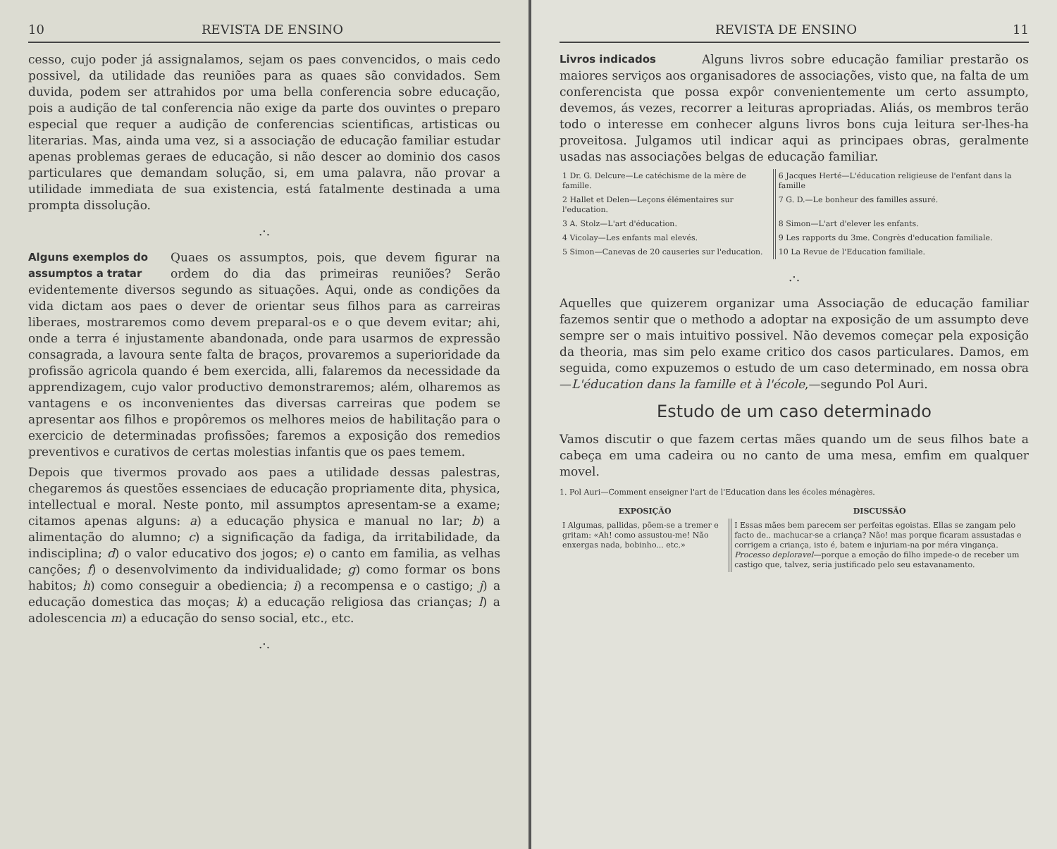10 REVISTA DE ENSINO
cesso, cujo poder já assignalamos, sejam os paes convencidos, o mais cedo possivel, da utilidade das reuniões para as quaes são convidados. Sem duvida, podem ser attrahidos por uma bella conferencia sobre educação, pois a audição de tal conferencia não exige da parte dos ouvintes o preparo especial que requer a audição de conferencias scientificas, artisticas ou literarias. Mas, ainda uma vez, si a associação de educação familiar estudar apenas problemas geraes de educação, si não descer ao dominio dos casos particulares que demandam solução, si, em uma palavra, não provar a utilidade immediata de sua existencia, está fatalmente destinada a uma prompta dissolução.
.·.
Alguns exemplos do assumptos a tratar
Quaes os assumptos, pois, que devem figurar na ordem do dia das primeiras reuniões? Serão evidentemente diversos segundo as situações. Aqui, onde as condições da vida dictam aos paes o dever de orientar seus filhos para as carreiras liberaes, mostraremos como devem preparal-os e o que devem evitar; ahi, onde a terra é injustamente abandonada, onde para usarmos de expressão consagrada, a lavoura sente falta de braços, provaremos a superioridade da profissão agricola quando é bem exercida, alli, falaremos da necessidade da apprendizagem, cujo valor productivo demonstraremos; além, olharemos as vantagens e os inconvenientes das diversas carreiras que podem se apresentar aos filhos e propôremos os melhores meios de habilitação para o exercicio de determinadas profissões; faremos a exposição dos remedios preventivos e curativos de certas molestias infantis que os paes temem.
Depois que tivermos provado aos paes a utilidade dessas palestras, chegaremos ás questões essenciaes de educação propriamente dita, physica, intellectual e moral. Neste ponto, mil assumptos apresentam-se a exame; citamos apenas alguns: a) a educação physica e manual no lar; b) a alimentação do alumno; c) a significação da fadiga, da irritabilidade, da indisciplina; d) o valor educativo dos jogos; e) o canto em familia, as velhas canções; f) o desenvolvimento da individualidade; g) como formar os bons habitos; h) como conseguir a obediencia; i) a recompensa e o castigo; j) a educação domestica das moças; k) a educação religiosa das crianças; l) a adolescencia m) a educação do senso social, etc., etc.
.·.
REVISTA DE ENSINO 11
Livros indicados
Alguns livros sobre educação familiar prestarão os maiores serviços aos organisadores de associações, visto que, na falta de um conferencista que possa expôr convenientemente um certo assumpto, devemos, ás vezes, recorrer a leituras apropriadas. Aliás, os membros terão todo o interesse em conhecer alguns livros bons cuja leitura ser-lhes-ha proveitosa. Julgamos util indicar aqui as principaes obras, geralmente usadas nas associações belgas de educação familiar.
| 1 Dr. G. Delcure—Le catéchisme de la mère de famille. | 6 Jacques Herté—L'éducation religieuse de l'enfant dans la famille |
| 2 Hallet et Delen—Leçons élémentaires sur l'education. | 7 G. D.—Le bonheur des familles assuré. |
| 3 A. Stolz—L'art d'éducation. | 8 Simon—L'art d'elever les enfants. |
| 4 Vicolay—Les enfants mal elevés. | 9 Les rapports du 3me. Congrès d'education familiale. |
| 5 Simon—Canevas de 20 causeries sur l'education. | 10 La Revue de l'Education familiale. |
.·.
Aquelles que quizerem organizar uma Associação de educação familiar fazemos sentir que o methodo a adoptar na exposição de um assumpto deve sempre ser o mais intuitivo possivel. Não devemos começar pela exposição da theoria, mas sim pelo exame critico dos casos particulares. Damos, em seguida, como expuzemos o estudo de um caso determinado, em nossa obra—L'éducation dans la famille et à l'école,—segundo Pol Auri.
Estudo de um caso determinado
Vamos discutir o que fazem certas mães quando um de seus filhos bate a cabeça em uma cadeira ou no canto de uma mesa, emfim em qualquer movel.
1. Pol Auri—Comment enseigner l'art de l'Education dans les écoles ménagères.
| EXPOSIÇÃO | DISCUSSÃO |
| --- | --- |
| I Algumas, pallidas, põem-se a tremer e gritam: «Ah! como assustou-me! Não enxergas nada, bobinho... etc.» | I Essas mães bem parecem ser perfeitas egoistas. Ellas se zangam pelo facto de.. machucar-se a criança? Não! mas porque ficaram assustadas e corrigem a criança, isto é, batem e injuriam-na por méra vingança. Processo deploravel —porque a emoção do filho impede-o de receber um castigo que, talvez, seria justificado pelo seu estavanamento. |